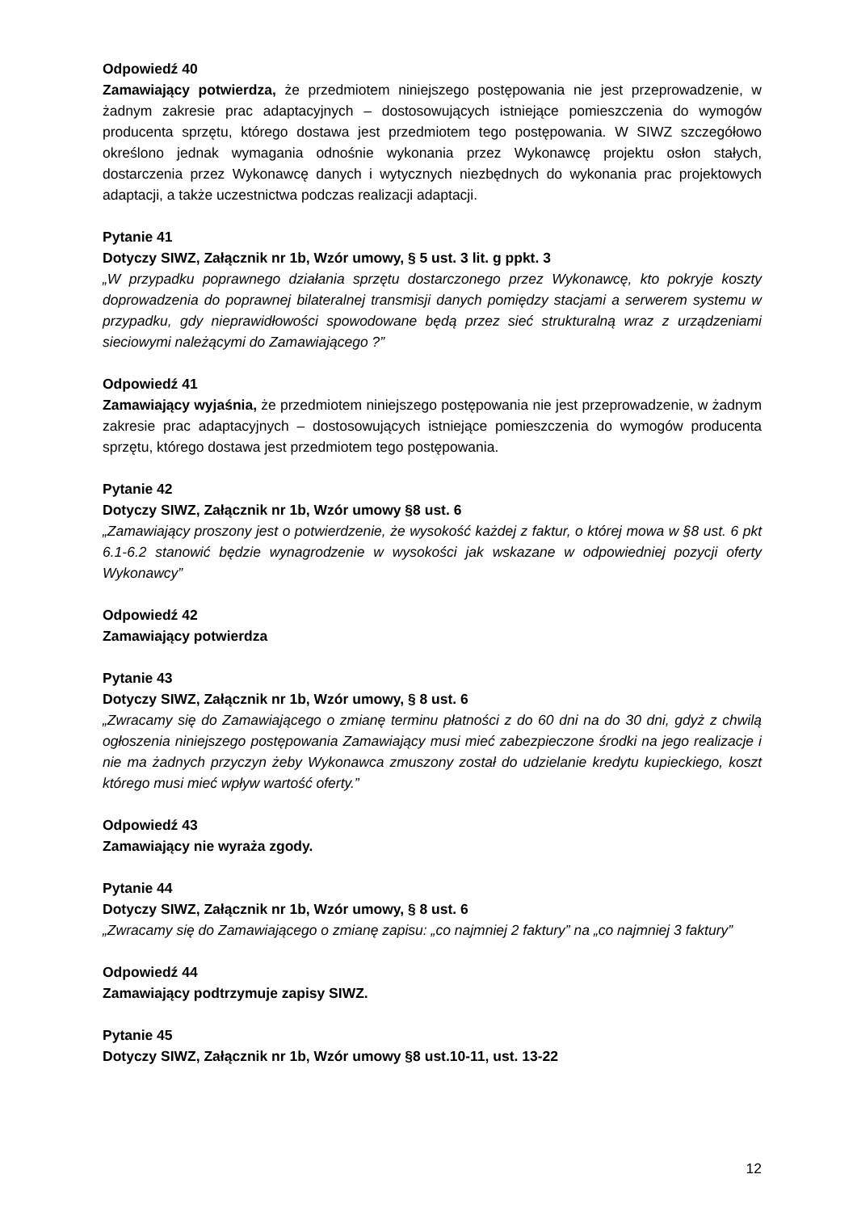Odpowiedź 40
Zamawiający potwierdza, że przedmiotem niniejszego postępowania nie jest przeprowadzenie, w żadnym zakresie prac adaptacyjnych – dostosowujących istniejące pomieszczenia do wymogów producenta sprzętu, którego dostawa jest przedmiotem tego postępowania. W SIWZ szczegółowo określono jednak wymagania odnośnie wykonania przez Wykonawcę projektu osłon stałych, dostarczenia przez Wykonawcę danych i wytycznych niezbędnych do wykonania prac projektowych adaptacji, a także uczestnictwa podczas realizacji adaptacji.
Pytanie 41
Dotyczy SIWZ, Załącznik nr 1b, Wzór umowy, § 5 ust. 3 lit. g ppkt. 3
„W przypadku poprawnego działania sprzętu dostarczonego przez Wykonawcę, kto pokryje koszty doprowadzenia do poprawnej bilateralnej transmisji danych pomiędzy stacjami a serwerem systemu w przypadku, gdy nieprawidłowości spowodowane będą przez sieć strukturalną wraz z urządzeniami sieciowymi należącymi do Zamawiającego ?”
Odpowiedź 41
Zamawiający wyjaśnia, że przedmiotem niniejszego postępowania nie jest przeprowadzenie, w żadnym zakresie prac adaptacyjnych – dostosowujących istniejące pomieszczenia do wymogów producenta sprzętu, którego dostawa jest przedmiotem tego postępowania.
Pytanie 42
Dotyczy SIWZ, Załącznik nr 1b, Wzór umowy §8 ust. 6
„Zamawiający proszony jest o potwierdzenie, że wysokość każdej z faktur, o której mowa w §8 ust. 6 pkt 6.1-6.2 stanowić będzie wynagrodzenie w wysokości jak wskazane w odpowiedniej pozycji oferty Wykonawcy”
Odpowiedź 42
Zamawiający potwierdza
Pytanie 43
Dotyczy SIWZ, Załącznik nr 1b, Wzór umowy, § 8 ust. 6
„Zwracamy się do Zamawiającego o zmianę terminu płatności z do 60 dni na do 30 dni, gdyż z chwilą ogłoszenia niniejszego postępowania Zamawiający musi mieć zabezpieczone środki na jego realizacje i nie ma żadnych przyczyn żeby Wykonawca zmuszony został do udzielanie kredytu kupieckiego, koszt którego musi mieć wpływ wartość oferty.”
Odpowiedź 43
Zamawiający nie wyraża zgody.
Pytanie 44
Dotyczy SIWZ, Załącznik nr 1b, Wzór umowy, § 8 ust. 6
„Zwracamy się do Zamawiającego o zmianę zapisu: „co najmniej 2 faktury” na „co najmniej 3 faktury”
Odpowiedź 44
Zamawiający podtrzymuje zapisy SIWZ.
Pytanie 45
Dotyczy SIWZ, Załącznik nr 1b, Wzór umowy §8 ust.10-11, ust. 13-22
12